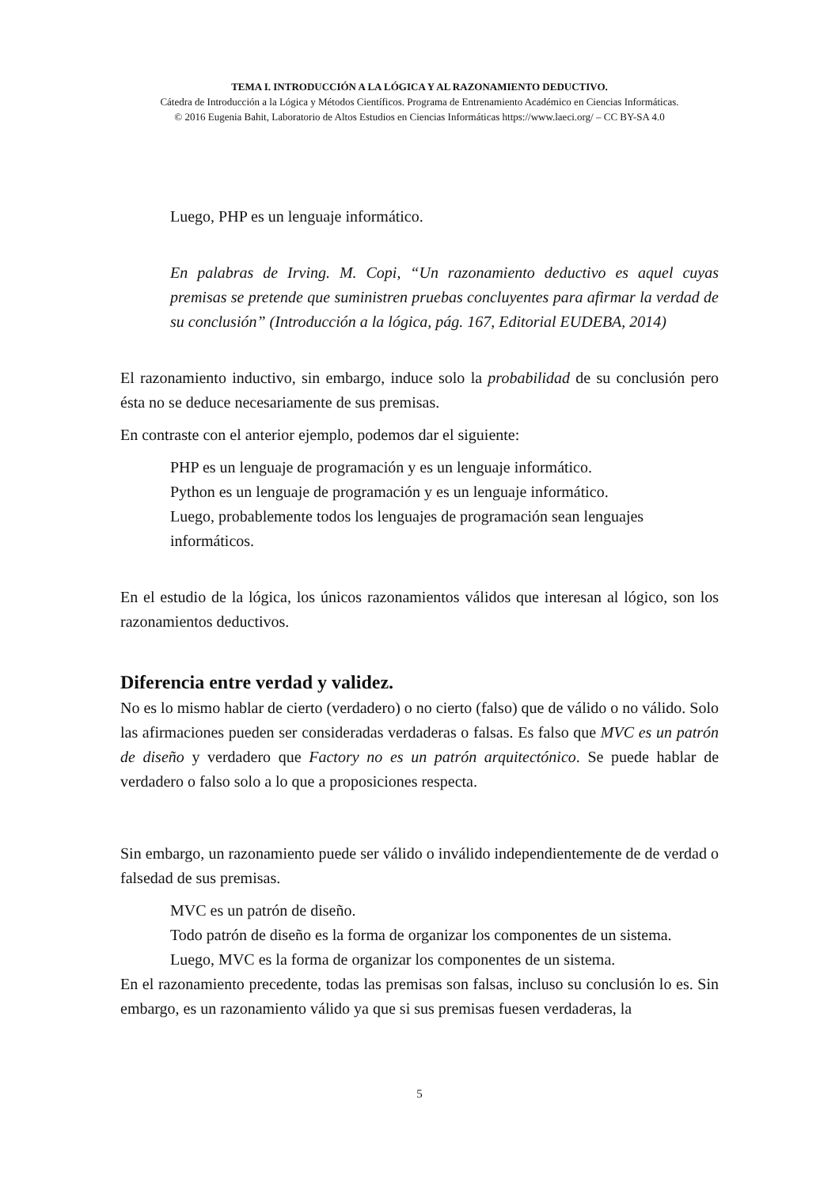TEMA I. INTRODUCCIÓN A LA LÓGICA Y AL RAZONAMIENTO DEDUCTIVO.
Cátedra de Introducción a la Lógica y Métodos Científicos. Programa de Entrenamiento Académico en Ciencias Informáticas.
© 2016 Eugenia Bahit, Laboratorio de Altos Estudios en Ciencias Informáticas https://www.laeci.org/ – CC BY-SA 4.0
Luego, PHP es un lenguaje informático.
En palabras de Irving. M. Copi, “Un razonamiento deductivo es aquel cuyas premisas se pretende que suministren pruebas concluyentes para afirmar la verdad de su conclusión” (Introducción a la lógica, pág. 167, Editorial EUDEBA, 2014)
El razonamiento inductivo, sin embargo, induce solo la probabilidad de su conclusión pero ésta no se deduce necesariamente de sus premisas.
En contraste con el anterior ejemplo, podemos dar el siguiente:
PHP es un lenguaje de programación y es un lenguaje informático.
Python es un lenguaje de programación y es un lenguaje informático.
Luego, probablemente todos los lenguajes de programación sean lenguajes informáticos.
En el estudio de la lógica, los únicos razonamientos válidos que interesan al lógico, son los razonamientos deductivos.
Diferencia entre verdad y validez.
No es lo mismo hablar de cierto (verdadero) o no cierto (falso) que de válido o no válido. Solo las afirmaciones pueden ser consideradas verdaderas o falsas. Es falso que MVC es un patrón de diseño y verdadero que Factory no es un patrón arquitectónico. Se puede hablar de verdadero o falso solo a lo que a proposiciones respecta.
Sin embargo, un razonamiento puede ser válido o inválido independientemente de de verdad o falsedad de sus premisas.
MVC es un patrón de diseño.
Todo patrón de diseño es la forma de organizar los componentes de un sistema.
Luego, MVC es la forma de organizar los componentes de un sistema.
En el razonamiento precedente, todas las premisas son falsas, incluso su conclusión lo es. Sin embargo, es un razonamiento válido ya que si sus premisas fuesen verdaderas, la
5